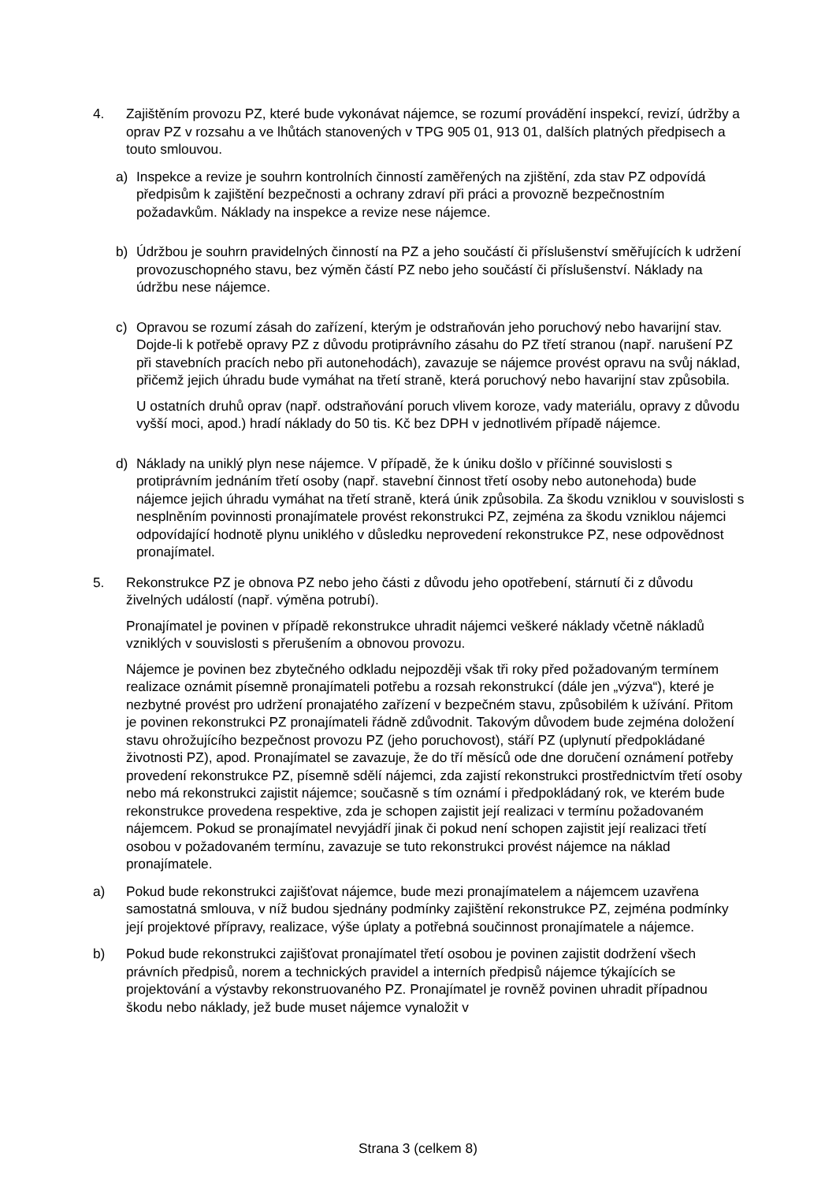4. Zajištěním provozu PZ, které bude vykonávat nájemce, se rozumí provádění inspekcí, revizí, údržby a oprav PZ v rozsahu a ve lhůtách stanovených v TPG 905 01, 913 01, dalších platných předpisech a touto smlouvou.
a) Inspekce a revize je souhrn kontrolních činností zaměřených na zjištění, zda stav PZ odpovídá předpisům k zajištění bezpečnosti a ochrany zdraví při práci a provozně bezpečnostním požadavkům. Náklady na inspekce a revize nese nájemce.
b) Údržbou je souhrn pravidelných činností na PZ a jeho součástí či příslušenství směřujících k udržení provozuschopného stavu, bez výměn částí PZ nebo jeho součástí či příslušenství. Náklady na údržbu nese nájemce.
c) Opravou se rozumí zásah do zařízení, kterým je odstraňován jeho poruchový nebo havarijní stav. Dojde-li k potřebě opravy PZ z důvodu protiprávního zásahu do PZ třetí stranou (např. narušení PZ při stavebních pracích nebo při autonehodách), zavazuje se nájemce provést opravu na svůj náklad, přičemž jejich úhradu bude vymáhat na třetí straně, která poruchový nebo havarijní stav způsobila.
U ostatních druhů oprav (např. odstraňování poruch vlivem koroze, vady materiálu, opravy z důvodu vyšší moci, apod.) hradí náklady do 50 tis. Kč bez DPH v jednotlivém případě nájemce.
d) Náklady na uniklý plyn nese nájemce. V případě, že k úniku došlo v příčinné souvislosti s protiprávním jednáním třetí osoby (např. stavební činnost třetí osoby nebo autonehoda) bude nájemce jejich úhradu vymáhat na třetí straně, která únik způsobila. Za škodu vzniklou v souvislosti s nesplněním povinnosti pronajímatele provést rekonstrukci PZ, zejména za škodu vzniklou nájemci odpovídající hodnotě plynu uniklého v důsledku neprovedení rekonstrukce PZ, nese odpovědnost pronajímatel.
5. Rekonstrukce PZ je obnova PZ nebo jeho části z důvodu jeho opotřebení, stárnutí či z důvodu živelných událostí (např. výměna potrubí).
Pronajímatel je povinen v případě rekonstrukce uhradit nájemci veškeré náklady včetně nákladů vzniklých v souvislosti s přerušením a obnovou provozu.
Nájemce je povinen bez zbytečného odkladu nejpozději však tři roky před požadovaným termínem realizace oznámit písemně pronajímateli potřebu a rozsah rekonstrukcí (dále jen „výzva“), které je nezbytné provést pro udržení pronajatého zařízení v bezpečném stavu, způsobilém k užívání. Přitom je povinen rekonstrukci PZ pronajímateli řádně zdůvodnit. Takovým důvodem bude zejména doložení stavu ohrožujícího bezpečnost provozu PZ (jeho poruchovost), stáří PZ (uplynutí předpokládané životnosti PZ), apod. Pronajímatel se zavazuje, že do tří měsíců ode dne doručení oznámení potřeby provedení rekonstrukce PZ, písemně sdělí nájemci, zda zajistí rekonstrukci prostřednictvím třetí osoby nebo má rekonstrukci zajistit nájemce; současně s tím oznámí i předpokládaný rok, ve kterém bude rekonstrukce provedena respektive, zda je schopen zajistit její realizaci v termínu požadovaném nájemcem. Pokud se pronajímatel nevyjádří jinak či pokud není schopen zajistit její realizaci třetí osobou v požadovaném termínu, zavazuje se tuto rekonstrukci provést nájemce na náklad pronajímatele.
a) Pokud bude rekonstrukci zajišťovat nájemce, bude mezi pronajímatelem a nájemcem uzavřena samostatná smlouva, v níž budou sjednány podmínky zajištění rekonstrukce PZ, zejména podmínky její projektové přípravy, realizace, výše úplaty a potřebná součinnost pronajímatele a nájemce.
b) Pokud bude rekonstrukci zajišťovat pronajímatel třetí osobou je povinen zajistit dodržení všech právních předpisů, norem a technických pravidel a interních předpisů nájemce týkajících se projektování a výstavby rekonstruovaného PZ. Pronajímatel je rovněž povinen uhradit případnou škodu nebo náklady, jež bude muset nájemce vynaložit v
Strana 3 (celkem 8)